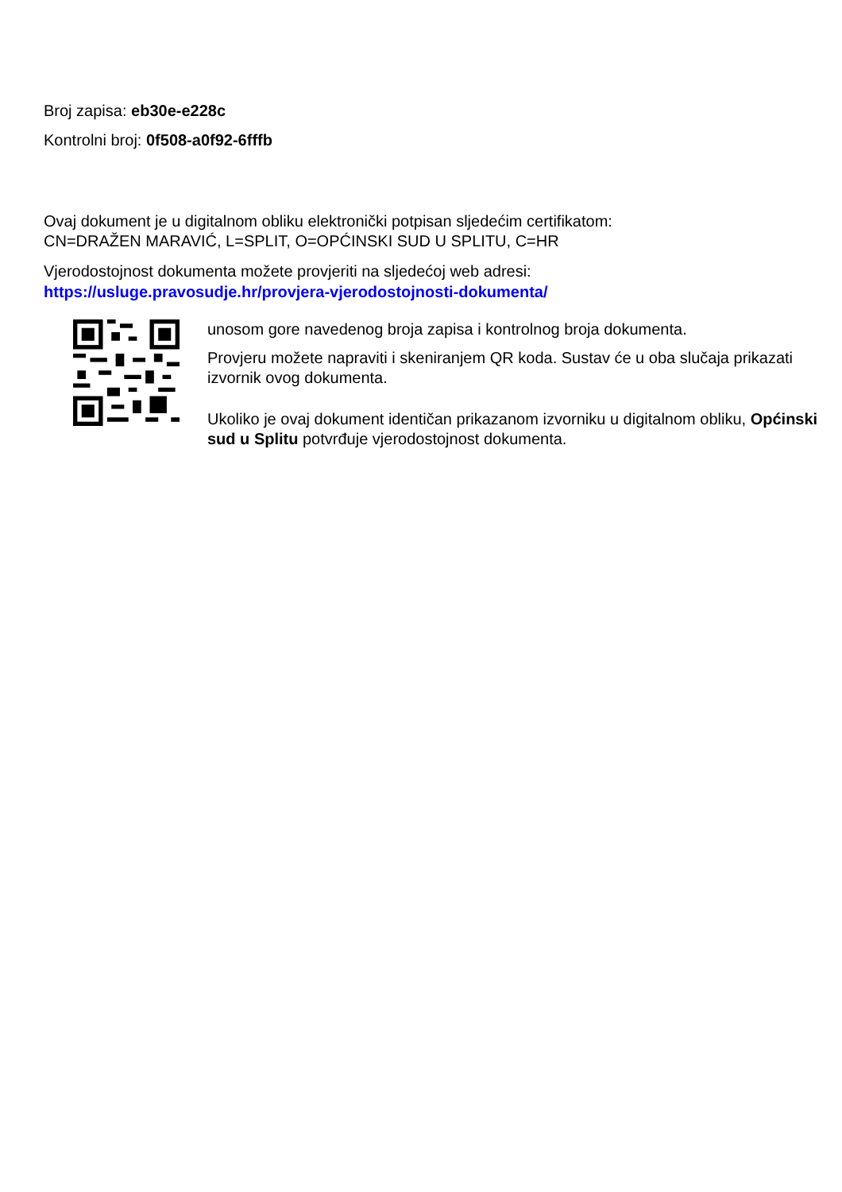Broj zapisa: eb30e-e228c
Kontrolni broj: 0f508-a0f92-6fffb
Ovaj dokument je u digitalnom obliku elektronički potpisan sljedećim certifikatom:
CN=DRAŽEN MARAVIĆ, L=SPLIT, O=OPĆINSKI SUD U SPLITU, C=HR
Vjerodostojnost dokumenta možete provjeriti na sljedećoj web adresi:
https://usluge.pravosudje.hr/provjera-vjerodostojnosti-dokumenta/
unosom gore navedenog broja zapisa i kontrolnog broja dokumenta.
Provjeru možete napraviti i skeniranjem QR koda. Sustav će u oba slučaja prikazati izvornik ovog dokumenta.
Ukoliko je ovaj dokument identičan prikazanom izvorniku u digitalnom obliku, Općinski sud u Splitu potvrđuje vjerodostojnost dokumenta.